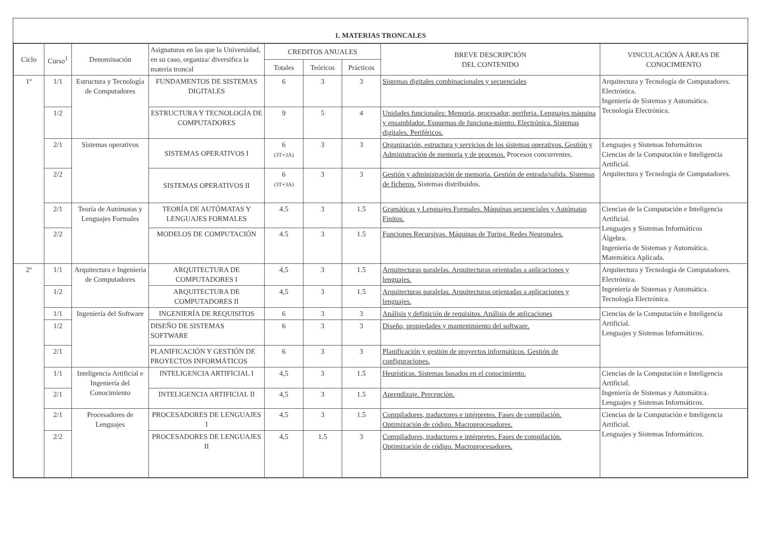1. MATERIAS TRONCALES
| Ciclo | Curso<sup>1</sup> | Denominación | Asignaturas en las que la Universidad, en su caso, organiza/ diversifica la materia troncal | CREDITOS ANUALES | | | BREVE DESCRIPCIÓN DEL CONTENIDO | VINCULACIÓN A ÁREAS DE CONOCIMIENTO |
| --- | --- | --- | --- | --- | --- | --- | --- | --- |
| | | | | Totales | Teóricos | Prácticos | | |
| 1º | 1/1 | Estructura y Tecnología de Computadores | FUNDAMENTOS DE SISTEMAS DIGITALES | 6 | 3 | 3 | Sistemas digitales combinacionales y secuenciales | Arquitectura y Tecnología de Computadores. Electrónica. Ingeniería de Sistemas y Automática. Tecnología Electrónica. |
| | 1/2 | | ESTRUCTURA Y TECNOLOGÍA DE COMPUTADORES | 9 | 5 | 4 | Unidades funcionales: Memoria, procesador, periferia. Lenguajes máquina y ensamblador. Esquemas de funciona-miento. Electrónica. Sistemas digitales. Periféricos. | |
| | 2/1 | Sistemas operativos | SISTEMAS OPERATIVOS I | 6 (3T+3A) | 3 | 3 | Organización, estructura y servicios de los sistemas operativos. Gestión y Administración de memoria y de procesos. Procesos concurrentes. | Lenguajes y Sistemas Informáticos Ciencias de la Computación e Inteligencia Artificial. Arquitectura y Tecnología de Computadores. |
| | 2/2 | | SISTEMAS OPERATIVOS II | 6 (3T+3A) | 3 | 3 | Gestión y administración de memoria. Gestión de entrada/salida. Sistemas de ficheros. Sistemas distribuidos. | |
| | 2/1 | Teoría de Autómatas y Lenguajes Formales | TEORÍA DE AUTÓMATAS Y LENGUAJES FORMALES | 4.5 | 3 | 1.5 | Gramáticas y Lenguajes Formales. Máquinas secuenciales y Autómatas Finitos. | Ciencias de la Computación e Inteligencia Artificial. Lenguajes y Sistemas Informáticos Álgebra. Ingeniería de Sistemas y Automática. Matemática Aplicada. |
| | 2/2 | | MODELOS DE COMPUTACIÓN | 4.5 | 3 | 1.5 | Funciones Recursivas. Máquinas de Turing. Redes Neuronales. | |
| 2º | 1/1 | Arquitectura e Ingeniería de Computadores | ARQUITECTURA DE COMPUTADORES I | 4,5 | 3 | 1.5 | Arquitecturas paralelas. Arquitecturas orientadas a aplicaciones y lenguajes. | Arquitectura y Tecnología de Computadores. Electrónica. Ingeniería de Sistemas y Automática. Tecnología Electrónica. |
| | 1/2 | | ARQUITECTURA DE COMPUTADORES II | 4,5 | 3 | 1.5 | Arquitecturas paralelas. Arquitecturas orientadas a aplicaciones y lenguajes. | |
| | 1/1 | Ingeniería del Software | INGENIERÍA DE REQUISITOS | 6 | 3 | 3 | Análisis y definición de requisitos. Análisis de aplicaciones | Ciencias de la Computación e Inteligencia Artificial. Lenguajes y Sistemas Informáticos. |
| | 1/2 | | DISEÑO DE SISTEMAS SOFTWARE | 6 | 3 | 3 | Diseño, propiedades y mantenimiento del software. | |
| | 2/1 | | PLANIFICACIÓN Y GESTIÓN DE PROYECTOS INFORMÁTICOS | 6 | 3 | 3 | Planificación y gestión de proyectos informáticos. Gestión de configuraciones. | |
| | 1/1 | Inteligencia Artificial e Ingeniería del Conocimiento | INTELIGENCIA ARTIFICIAL I | 4,5 | 3 | 1.5 | Heurísticas. Sistemas basados en el conocimiento. | Ciencias de la Computación e Inteligencia Artificial. Ingeniería de Sistemas y Automática. Lenguajes y Sistemas Informáticos. |
| | 2/1 | | INTELIGENCIA ARTIFICIAL II | 4,5 | 3 | 1.5 | Aprendizaje. Percepción. | |
| | 2/1 | Procesadores de Lenguajes | PROCESADORES DE LENGUAJES I | 4,5 | 3 | 1.5 | Compiladores, traductores e intérpretes. Fases de compilación. Optimización de código. Macroprocesadores. | Ciencias de la Computación e Inteligencia Artificial. Lenguajes y Sistemas Informáticos. |
| | 2/2 | | PROCESADORES DE LENGUAJES II | 4,5 | 1.5 | 3 | Compiladores, traductores e intérpretes. Fases de compilación. Optimización de código. Macroprocesadores. | |